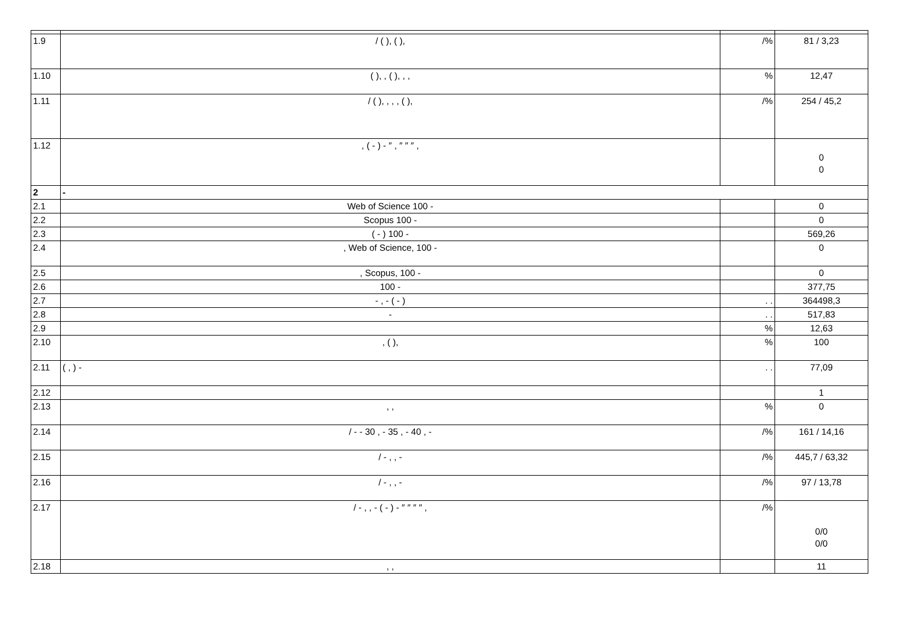| 1.9 | / ( ), ( ), | /% | 81 / 3,23 |
| 1.10 | ( ), , ( ), , , | % | 12,47 |
| 1.11 | / ( ), , , , ( ), | /% | 254 / 45,2 |
| 1.12 | , ( - ) - ″ , ″ ″ ″ , | | 0 0 |
| 2 | - | | |
| 2.1 | Web of Science 100 - | | 0 |
| 2.2 | Scopus 100 - | | 0 |
| 2.3 | ( - ) 100 - | | 569,26 |
| 2.4 | , Web of Science, 100 - | | 0 |
| 2.5 | , Scopus, 100 - | | 0 |
| 2.6 | 100 - | | 377,75 |
| 2.7 | - , - ( - ) | . . | 364498,3 |
| 2.8 | - | . . | 517,83 |
| 2.9 | | % | 12,63 |
| 2.10 | , ( ), | % | 100 |
| 2.11 | ( , ) - | . . | 77,09 |
| 2.12 | | | 1 |
| 2.13 | , , | % | 0 |
| 2.14 | / - - 30 , - 35 , - 40 , - | /% | 161 / 14,16 |
| 2.15 | / - , , - | /% | 445,7 / 63,32 |
| 2.16 | / - , , - | /% | 97 / 13,78 |
| 2.17 | / - , , - ( - ) - ″ ″ ″ ″ , | /% | 0/0 0/0 |
| 2.18 | , , | | 11 |